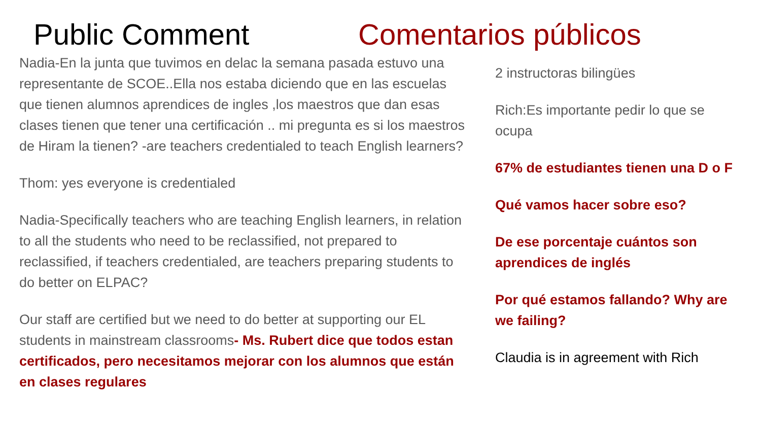Public Comment Comentarios públicos
Nadia-En la junta que tuvimos en delac la semana pasada estuvo una representante de SCOE..Ella nos estaba diciendo que en las escuelas que tienen alumnos aprendices de ingles ,los maestros que dan esas clases tienen que tener una certificación .. mi pregunta es si los maestros de Hiram la tienen? -are teachers credentialed to teach English learners?
Thom: yes everyone is credentialed
Nadia-Specifically teachers who are teaching English learners, in relation to all the students who need to be reclassified, not prepared to reclassified, if teachers credentialed, are teachers preparing students to do better on ELPAC?
Our staff are certified but we need to do better at supporting our EL students in mainstream classrooms- Ms. Rubert dice que todos estan certificados, pero necesitamos mejorar con los alumnos que están en clases regulares
2 instructoras bilingües
Rich:Es importante pedir lo que se ocupa
67% de estudiantes tienen una D o F
Qué vamos hacer sobre eso?
De ese porcentaje cuántos son aprendices de inglés
Por qué estamos fallando? Why are we failing?
Claudia is in agreement with Rich